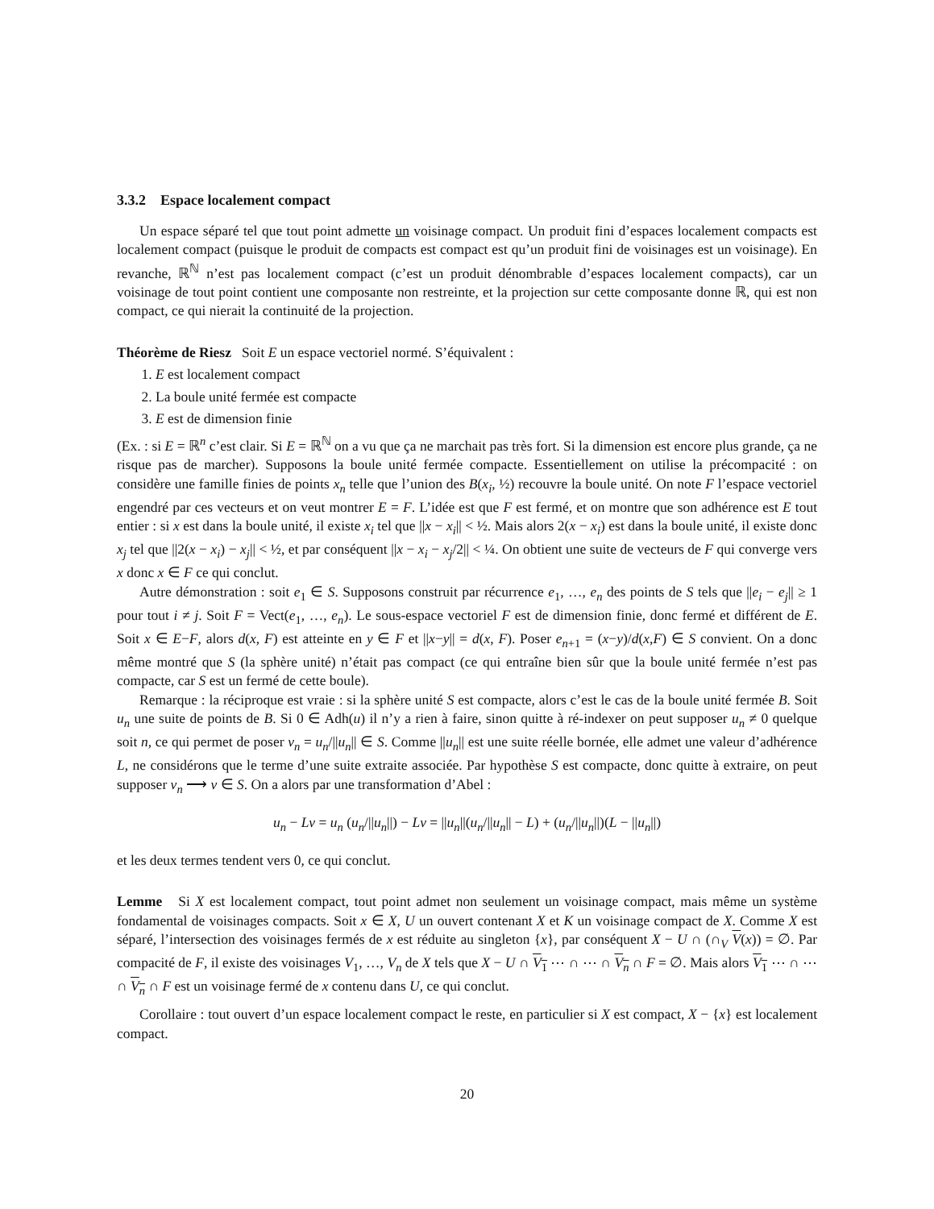3.3.2 Espace localement compact
Un espace séparé tel que tout point admette un voisinage compact. Un produit fini d’espaces localement compacts est localement compact (puisque le produit de compacts est compact est qu’un produit fini de voisinages est un voisinage). En revanche, ℝ<sup>ℕ</sup> n’est pas localement compact (c’est un produit dénombrable d’espaces localement compacts), car un voisinage de tout point contient une composante non restreinte, et la projection sur cette composante donne ℝ, qui est non compact, ce qui nierait la continuité de la projection.
Théorème de Riesz Soit E un espace vectoriel normé. S’équivalent :
1. E est localement compact
2. La boule unité fermée est compacte
3. E est de dimension finie
(Ex. : si E = ℝ<sup>n</sup> c’est clair. Si E = ℝ<sup>ℕ</sup> on a vu que ça ne marchait pas très fort. Si la dimension est encore plus grande, ça ne risque pas de marcher). Supposons la boule unité fermée compacte. Essentiellement on utilise la précompacité : on considère une famille finies de points x<sub>n</sub> telle que l’union des B(x<sub>i</sub>, ½) recouvre la boule unité. On note F l’espace vectoriel engendré par ces vecteurs et on veut montrer E = F. L’idée est que F est fermé, et on montre que son adhérence est E tout entier : si x est dans la boule unité, il existe x<sub>i</sub> tel que ||x − x<sub>i</sub>|| < ½. Mais alors 2(x − x<sub>i</sub>) est dans la boule unité, il existe donc x<sub>j</sub> tel que ||2(x − x<sub>i</sub>) − x<sub>j</sub>|| < ½, et par conséquent ||x − x<sub>i</sub> − x<sub>j</sub>/2|| < ¼. On obtient une suite de vecteurs de F qui converge vers x donc x ∈ F ce qui conclut.
Autre démonstration : soit e<sub>1</sub> ∈ S. Supposons construit par récurrence e<sub>1</sub>, …, e<sub>n</sub> des points de S tels que ||e<sub>i</sub> − e<sub>j</sub>|| ≥ 1 pour tout i ≠ j. Soit F = Vect(e<sub>1</sub>, …, e<sub>n</sub>). Le sous-espace vectoriel F est de dimension finie, donc fermé et différent de E. Soit x ∈ E−F, alors d(x, F) est atteinte en y ∈ F et ||x−y|| = d(x, F). Poser e<sub>n+1</sub> = (x−y)/d(x,F) ∈ S convient. On a donc même montré que S (la sphère unité) n’était pas compact (ce qui entraîne bien sûr que la boule unité fermée n’est pas compacte, car S est un fermé de cette boule).
Remarque : la réciproque est vraie : si la sphère unité S est compacte, alors c’est le cas de la boule unité fermée B. Soit u<sub>n</sub> une suite de points de B. Si 0 ∈ Adh(u) il n’y a rien à faire, sinon quitte à ré-indexer on peut supposer u<sub>n</sub> ≠ 0 quelque soit n, ce qui permet de poser v<sub>n</sub> = u<sub>n</sub>/||u<sub>n</sub>|| ∈ S. Comme ||u<sub>n</sub>|| est une suite réelle bornée, elle admet une valeur d’adhérence L, ne considérons que le terme d’une suite extraite associée. Par hypothèse S est compacte, donc quitte à extraire, on peut supposer v<sub>n</sub> ⟶ v ∈ S. On a alors par une transformation d’Abel :
u<sub>n</sub> − Lv = u<sub>n</sub> (u<sub>n</sub>/||u<sub>n</sub>||) − Lv = ||u<sub>n</sub>||(u<sub>n</sub>/||u<sub>n</sub>|| − L) + (u<sub>n</sub>/||u<sub>n</sub>||)(L − ||u<sub>n</sub>||)
et les deux termes tendent vers 0, ce qui conclut.
Lemme Si X est localement compact, tout point admet non seulement un voisinage compact, mais même un système fondamental de voisinages compacts. Soit x ∈ X, U un ouvert contenant X et K un voisinage compact de X. Comme X est séparé, l’intersection des voisinages fermés de x est réduite au singleton {x}, par conséquent X − U ∩ (∩<sub>V</sub> V(x)) = ∅. Par compacité de F, il existe des voisinages V<sub>1</sub>, …, V<sub>n</sub> de X tels que X − U ∩ V<sub>1</sub> ⋯ ∩ ⋯ ∩ V<sub>n</sub> ∩ F = ∅. Mais alors V<sub>1</sub> ⋯ ∩ ⋯ ∩ V<sub>n</sub> ∩ F est un voisinage fermé de x contenu dans U, ce qui conclut.
Corollaire : tout ouvert d’un espace localement compact le reste, en particulier si X est compact, X − {x} est localement compact.
20